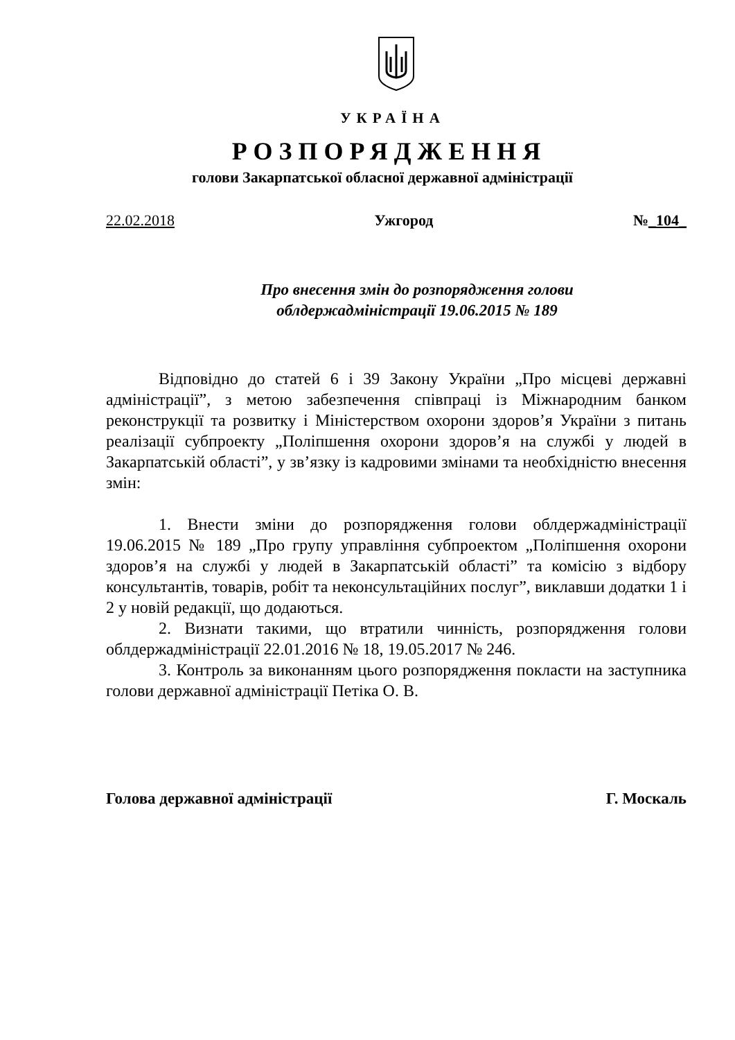УКРАЇНА
РОЗПОРЯДЖЕННЯ
голови Закарпатської обласної державної адміністрації
22.02.2018 Ужгород №_104_
Про внесення змін до розпорядження голови
облдержадміністрації 19.06.2015 № 189
Відповідно до статей 6 і 39 Закону України „Про місцеві державні адміністрації”, з метою забезпечення співпраці із Міжнародним банком реконструкції та розвитку і Міністерством охорони здоров’я України з питань реалізації субпроекту „Поліпшення охорони здоров’я на службі у людей в Закарпатській області”, у зв’язку із кадровими змінами та необхідністю внесення змін:
1. Внести зміни до розпорядження голови облдержадміністрації 19.06.2015 № 189 „Про групу управління субпроектом „Поліпшення охорони здоров’я на службі у людей в Закарпатській області” та комісію з відбору консультантів, товарів, робіт та неконсультаційних послуг”, виклавши додатки 1 і 2 у новій редакції, що додаються.
2. Визнати такими, що втратили чинність, розпорядження голови облдержадміністрації 22.01.2016 № 18, 19.05.2017 № 246.
3. Контроль за виконанням цього розпорядження покласти на заступника голови державної адміністрації Петіка О. В.
Голова державної адміністрації Г. Москаль